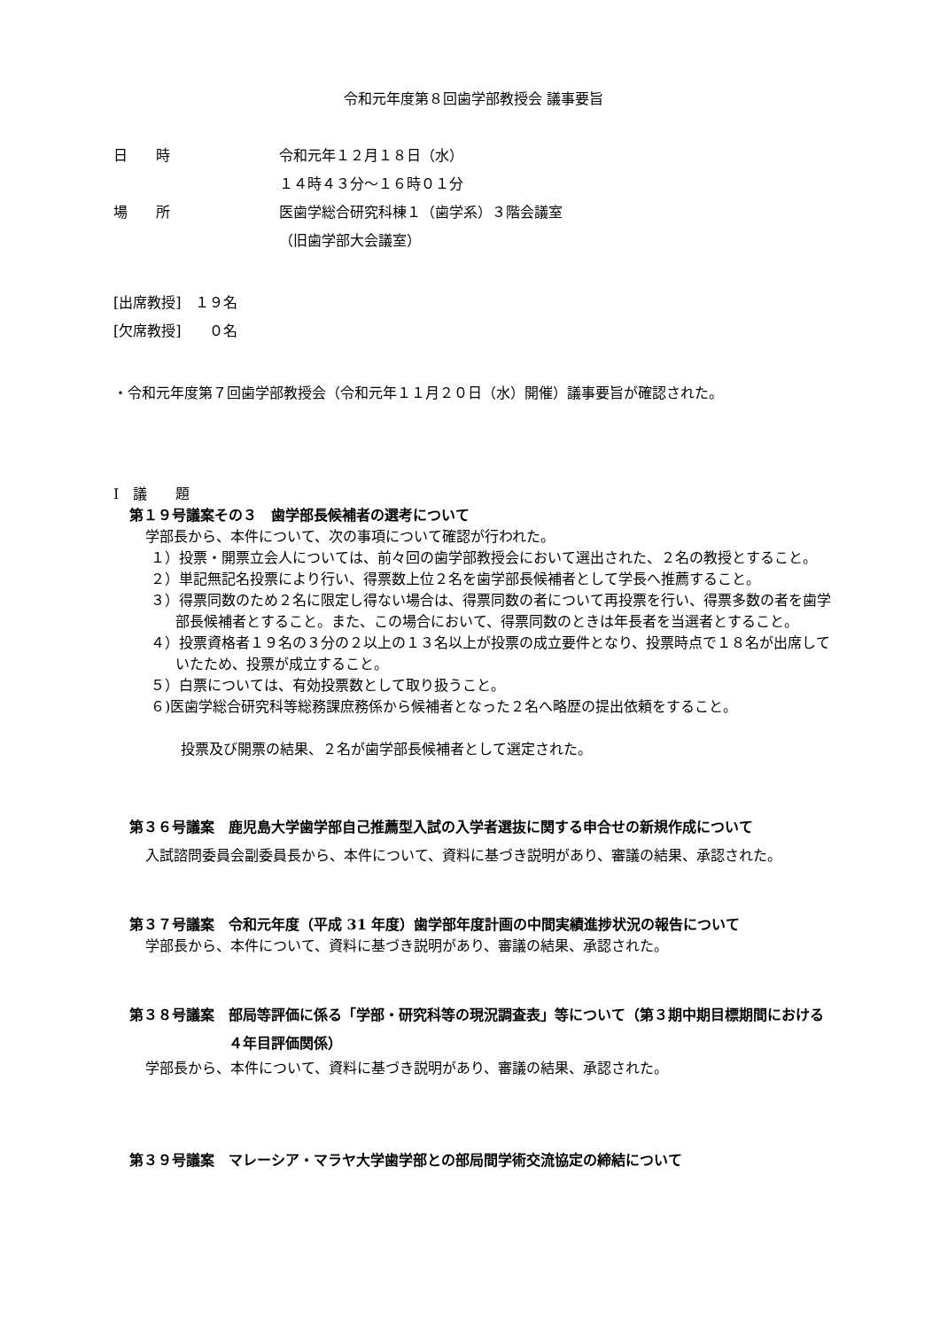令和元年度第８回歯学部教授会 議事要旨
日　　時 令和元年１２月１８日（水）
１４時４３分～１６時０１分
場　　所 医歯学総合研究科棟１（歯学系）３階会議室
（旧歯学部大会議室）
[出席教授]　１９名
[欠席教授]　　０名
・令和元年度第７回歯学部教授会（令和元年１１月２０日（水）開催）議事要旨が確認された。
Ⅰ　議　　題
第１９号議案その３　歯学部長候補者の選考について
学部長から、本件について、次の事項について確認が行われた。
１）投票・開票立会人については、前々回の歯学部教授会において選出された、２名の教授とすること。
２）単記無記名投票により行い、得票数上位２名を歯学部長候補者として学長へ推薦すること。
３）得票同数のため２名に限定し得ない場合は、得票同数の者について再投票を行い、得票多数の者を歯学部長候補者とすること。また、この場合において、得票同数のときは年長者を当選者とすること。
４）投票資格者１９名の３分の２以上の１３名以上が投票の成立要件となり、投票時点で１８名が出席していたため、投票が成立すること。
５）白票については、有効投票数として取り扱うこと。
６)医歯学総合研究科等総務課庶務係から候補者となった２名へ略歴の提出依頼をすること。
投票及び開票の結果、２名が歯学部長候補者として選定された。
第３６号議案　鹿児島大学歯学部自己推薦型入試の入学者選抜に関する申合せの新規作成について
入試諮問委員会副委員長から、本件について、資料に基づき説明があり、審議の結果、承認された。
第３７号議案　令和元年度（平成 31 年度）歯学部年度計画の中間実績進捗状況の報告について
学部長から、本件について、資料に基づき説明があり、審議の結果、承認された。
第３８号議案　部局等評価に係る「学部・研究科等の現況調査表」等について（第３期中期目標期間における４年目評価関係）
学部長から、本件について、資料に基づき説明があり、審議の結果、承認された。
第３９号議案　マレーシア・マラヤ大学歯学部との部局間学術交流協定の締結について